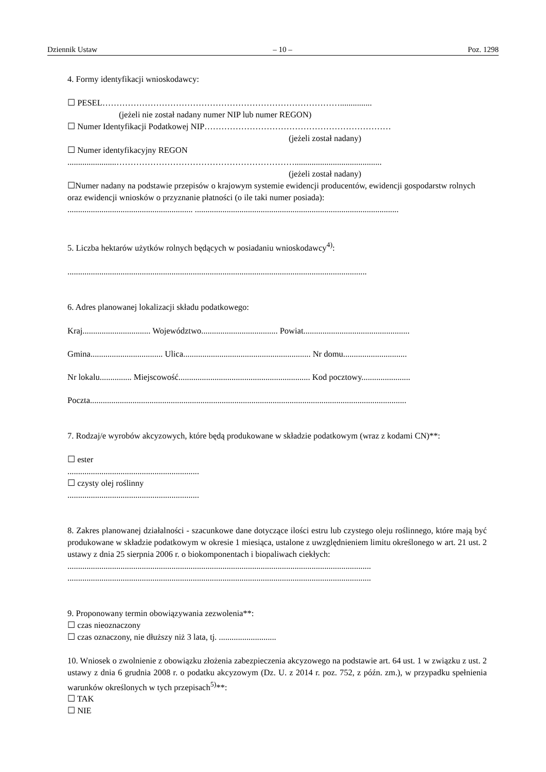Dziennik Ustaw – 10 – Poz. 1298
4. Formy identyfikacji wnioskodawcy:
☐ PESEL…………………………………………………………………………...............
(jeżeli nie został nadany numer NIP lub numer REGON)
☐ Numer Identyfikacji Podatkowej NIP…………………………………………………………
(jeżeli został nadany)
☐ Numer identyfikacyjny REGON
.......................……………………………………………………….........................................
(jeżeli został nadany)
☐Numer nadany na podstawie przepisów o krajowym systemie ewidencji producentów, ewidencji gospodarstw rolnych oraz ewidencji wniosków o przyznanie płatności (o ile taki numer posiada):
........................................................... ................................................................................................
5. Liczba hektarów użytków rolnych będących w posiadaniu wnioskodawcy<sup>4)</sup>:
.............................................................................................................................................
6. Adres planowanej lokalizacji składu podatkowego:
Kraj................................ Województwo.................................... Powiat..................................................
Gmina.................................. Ulica............................................................ Nr domu..............................
Nr lokalu............... Miejscowość.............................................................. Kod pocztowy.......................
Poczta.....................................................................................................................................................
7. Rodzaj/e wyrobów akcyzowych, które będą produkowane w składzie podatkowym (wraz z kodami CN)**:
☐ ester
..............................................................
☐ czysty olej roślinny
..............................................................
8. Zakres planowanej działalności - szacunkowe dane dotyczące ilości estru lub czystego oleju roślinnego, które mają być produkowane w składzie podatkowym w okresie 1 miesiąca, ustalone z uwzględnieniem limitu określonego w art. 21 ust. 2 ustawy z dnia 25 sierpnia 2006 r. o biokomponentach i biopaliwach ciekłych:
...............................................................................................................................................
...............................................................................................................................................
9. Proponowany termin obowiązywania zezwolenia**:
☐ czas nieoznaczony
☐ czas oznaczony, nie dłuższy niż 3 lata, tj. ...........................
10. Wniosek o zwolnienie z obowiązku złożenia zabezpieczenia akcyzowego na podstawie art. 64 ust. 1 w związku z ust. 2 ustawy z dnia 6 grudnia 2008 r. o podatku akcyzowym (Dz. U. z 2014 r. poz. 752, z późn. zm.), w przypadku spełnienia warunków określonych w tych przepisach<sup>5)</sup>**:
☐ TAK
☐ NIE